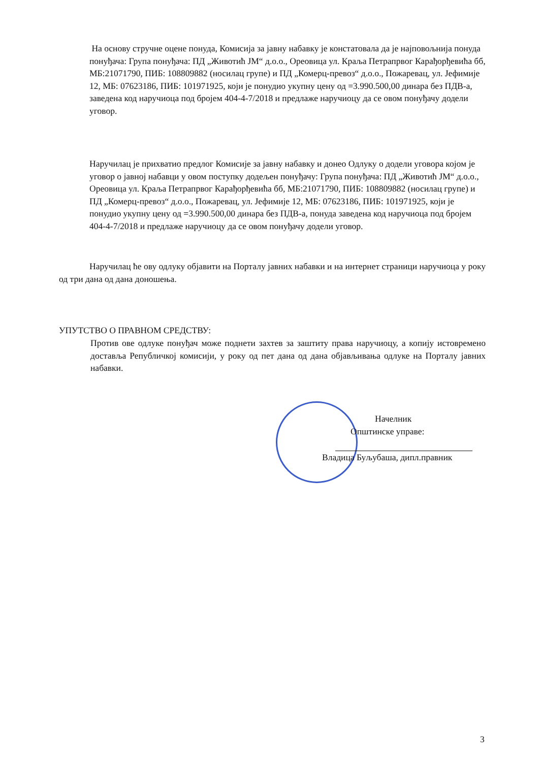На основу стручне оцене понуда, Комисија за јавну набавку је констатовала да је најповољнија понуда понуђача: Група понуђача: ПД „Животић ЈМ“ д.о.о., Ореовица ул. Краља Петрапрвог Карађорђевића бб, МБ:21071790, ПИБ: 108809882 (носилац групе) и ПД „Комерц-превоз“ д.о.о., Пожаревац, ул. Јефимије 12, МБ: 07623186, ПИБ: 101971925, који је понудио укупну цену од =3.990.500,00 динара без ПДВ-а, заведена код наручиоца под бројем 404-4-7/2018 и предлаже наручиоцу да се овом понуђачу додели уговор.
Наручилац је прихватио предлог Комисије за јавну набавку и донео Одлуку о додели уговора којом је уговор о јавној набавци у овом поступку додељен понуђачу: Група понуђача: ПД „Животић ЈМ“ д.о.о., Ореовица ул. Краља Петрапрвог Карађорђевића бб, МБ:21071790, ПИБ: 108809882 (носилац групе) и ПД „Комерц-превоз“ д.о.о., Пожаревац, ул. Јефимије 12, МБ: 07623186, ПИБ: 101971925, који је понудио укупну цену од =3.990.500,00 динара без ПДВ-а, понуда заведена код наручиоца под бројем 404-4-7/2018 и предлаже наручиоцу да се овом понуђачу додели уговор.
Наручилац ће ову одлуку објавити на Порталу јавних набавки и на интернет страници наручиоца у року од три дана од дана доношења.
УПУТСТВО О ПРАВНОМ СРЕДСТВУ:
Против ове одлуке понуђач може поднети захтев за заштиту права наручиоцу, а копију истовремено доставља Републичкој комисији, у року од пет дана од дана објављивања одлуке на Порталу јавних набавки.
Начелник
Општинске управе:
Владица Буљубаша, дипл.правник
3